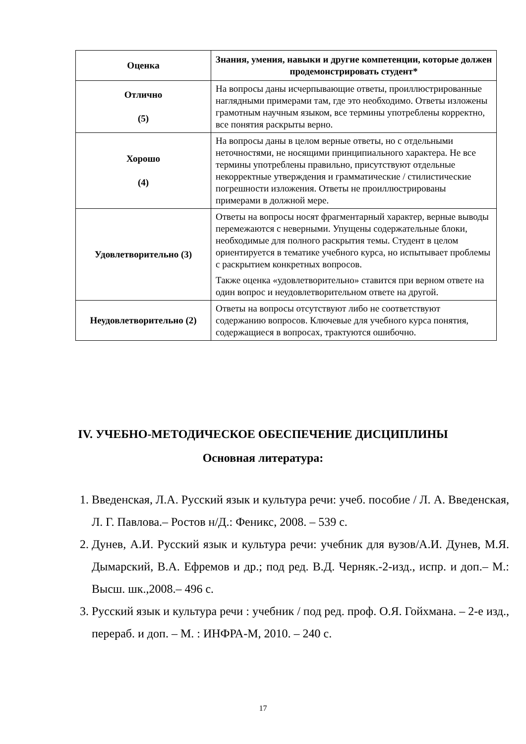| Оценка | Знания, умения, навыки и другие компетенции, которые должен продемонстрировать студент* |
| --- | --- |
| Отлично (5) | На вопросы даны исчерпывающие ответы, проиллюстрированные наглядными примерами там, где это необходимо. Ответы изложены грамотным научным языком, все термины употреблены корректно, все понятия раскрыты верно. |
| Хорошо (4) | На вопросы даны в целом верные ответы, но с отдельными неточностями, не носящими принципиального характера. Не все термины употреблены правильно, присутствуют отдельные некорректные утверждения и грамматические / стилистические погрешности изложения. Ответы не проиллюстрированы примерами в должной мере. |
| Удовлетворительно (3) | Ответы на вопросы носят фрагментарный характер, верные выводы перемежаются с неверными. Упущены содержательные блоки, необходимые для полного раскрытия темы. Студент в целом ориентируется в тематике учебного курса, но испытывает проблемы с раскрытием конкретных вопросов. Также оценка «удовлетворительно» ставится при верном ответе на один вопрос и неудовлетворительном ответе на другой. |
| Неудовлетворительно (2) | Ответы на вопросы отсутствуют либо не соответствуют содержанию вопросов. Ключевые для учебного курса понятия, содержащиеся в вопросах, трактуются ошибочно. |
IV. УЧЕБНО-МЕТОДИЧЕСКОЕ ОБЕСПЕЧЕНИЕ ДИСЦИПЛИНЫ
Основная литература:
1. Введенская, Л.А. Русский язык и культура речи: учеб. пособие / Л. А. Введенская, Л. Г. Павлова.– Ростов н/Д.: Феникс, 2008. – 539 с.
2. Дунев, А.И. Русский язык и культура речи: учебник для вузов/А.И. Дунев, М.Я. Дымарский, В.А. Ефремов и др.; под ред. В.Д. Черняк.-2-изд., испр. и доп.– М.: Высш. шк.,2008.– 496 с.
3. Русский язык и культура речи : учебник / под ред. проф. О.Я. Гойхмана. – 2-е изд., перераб. и доп. – М. : ИНФРА-М, 2010. – 240 с.
17